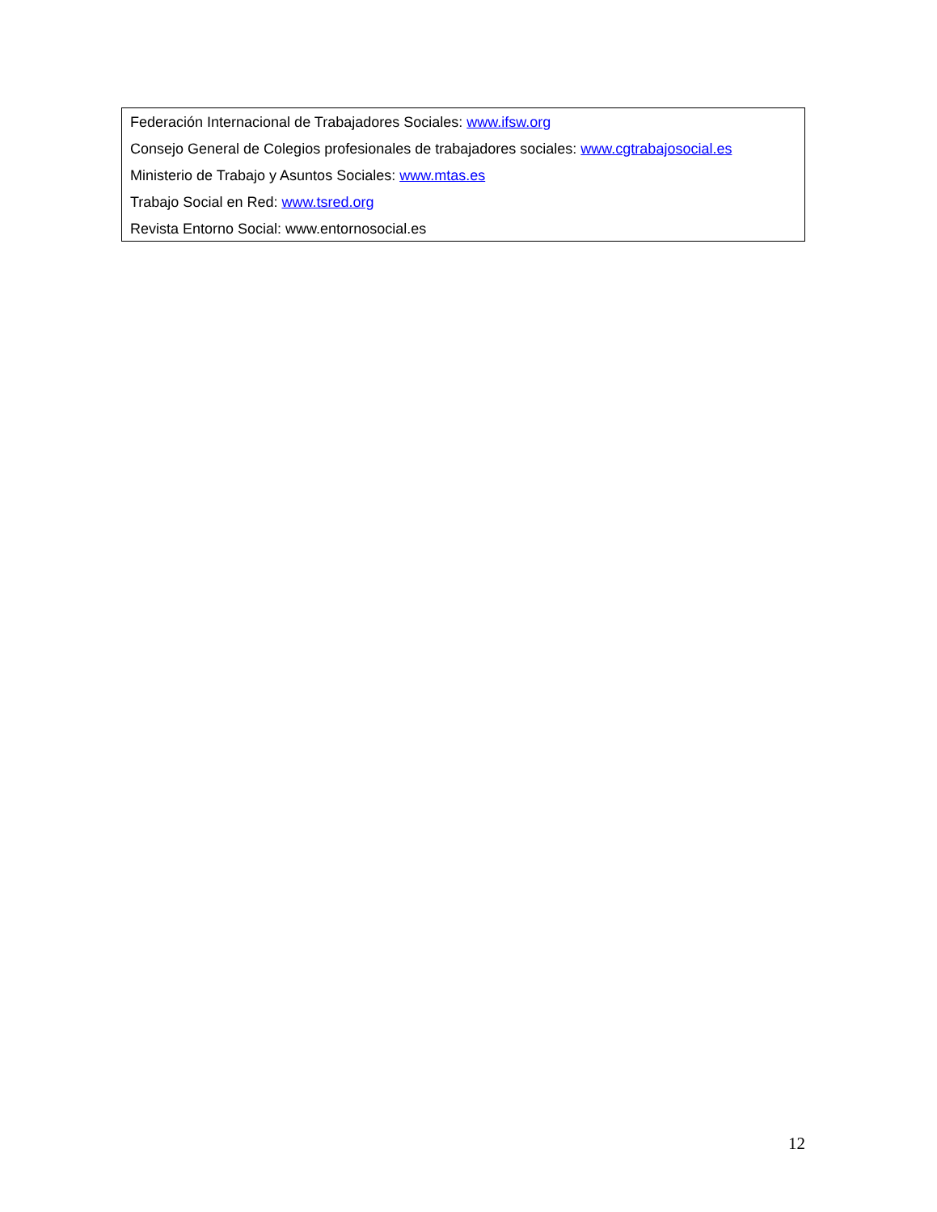Federación Internacional de Trabajadores Sociales: www.ifsw.org
Consejo General de Colegios profesionales de trabajadores sociales: www.cgtrabajosocial.es
Ministerio de Trabajo y Asuntos Sociales: www.mtas.es
Trabajo Social en Red: www.tsred.org
Revista Entorno Social: www.entornosocial.es
12